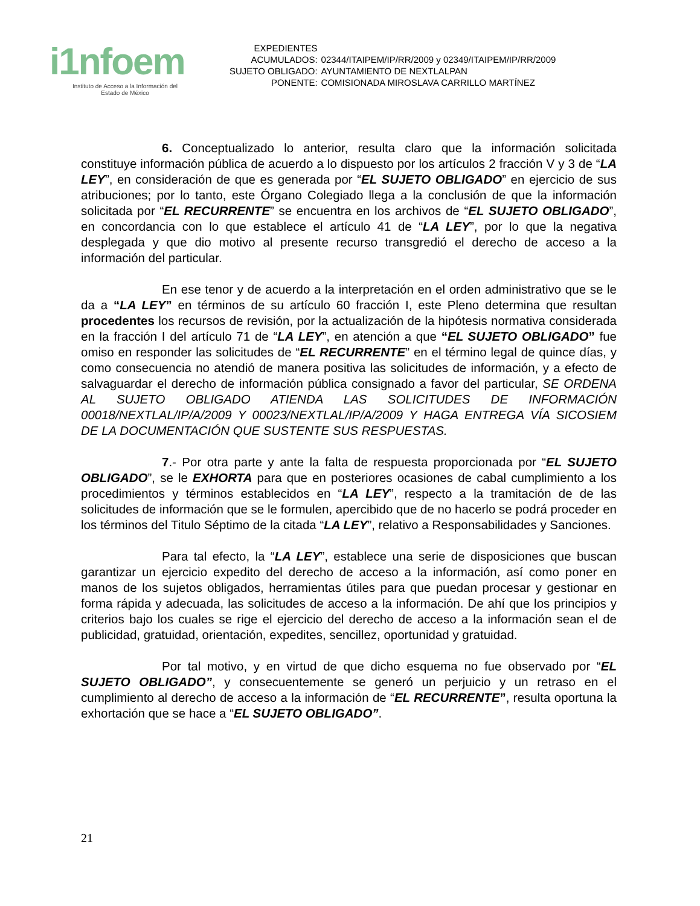i1nfoem
Instituto de Acceso a la Información del
Estado de México
| EXPEDIENTES | |
| ACUMULADOS: | 02344/ITAIPEM/IP/RR/2009 y 02349/ITAIPEM/IP/RR/2009 |
| SUJETO OBLIGADO: | AYUNTAMIENTO DE NEXTLALPAN |
| PONENTE: | COMISIONADA MIROSLAVA CARRILLO MARTÍNEZ |
6. Conceptualizado lo anterior, resulta claro que la información solicitada constituye información pública de acuerdo a lo dispuesto por los artículos 2 fracción V y 3 de “LA LEY”, en consideración de que es generada por “EL SUJETO OBLIGADO” en ejercicio de sus atribuciones; por lo tanto, este Órgano Colegiado llega a la conclusión de que la información solicitada por “EL RECURRENTE” se encuentra en los archivos de “EL SUJETO OBLIGADO”, en concordancia con lo que establece el artículo 41 de “LA LEY”, por lo que la negativa desplegada y que dio motivo al presente recurso transgredió el derecho de acceso a la información del particular.
En ese tenor y de acuerdo a la interpretación en el orden administrativo que se le da a “LA LEY” en términos de su artículo 60 fracción I, este Pleno determina que resultan procedentes los recursos de revisión, por la actualización de la hipótesis normativa considerada en la fracción I del artículo 71 de “LA LEY”, en atención a que “EL SUJETO OBLIGADO” fue omiso en responder las solicitudes de “EL RECURRENTE” en el término legal de quince días, y como consecuencia no atendió de manera positiva las solicitudes de información, y a efecto de salvaguardar el derecho de información pública consignado a favor del particular, SE ORDENA AL SUJETO OBLIGADO ATIENDA LAS SOLICITUDES DE INFORMACIÓN 00018/NEXTLAL/IP/A/2009 Y 00023/NEXTLAL/IP/A/2009 Y HAGA ENTREGA VÍA SICOSIEM DE LA DOCUMENTACIÓN QUE SUSTENTE SUS RESPUESTAS.
7.- Por otra parte y ante la falta de respuesta proporcionada por “EL SUJETO OBLIGADO”, se le EXHORTA para que en posteriores ocasiones de cabal cumplimiento a los procedimientos y términos establecidos en “LA LEY”, respecto a la tramitación de de las solicitudes de información que se le formulen, apercibido que de no hacerlo se podrá proceder en los términos del Titulo Séptimo de la citada “LA LEY”, relativo a Responsabilidades y Sanciones.
Para tal efecto, la “LA LEY”, establece una serie de disposiciones que buscan garantizar un ejercicio expedito del derecho de acceso a la información, así como poner en manos de los sujetos obligados, herramientas útiles para que puedan procesar y gestionar en forma rápida y adecuada, las solicitudes de acceso a la información. De ahí que los principios y criterios bajo los cuales se rige el ejercicio del derecho de acceso a la información sean el de publicidad, gratuidad, orientación, expedites, sencillez, oportunidad y gratuidad.
Por tal motivo, y en virtud de que dicho esquema no fue observado por “EL SUJETO OBLIGADO”, y consecuentemente se generó un perjuicio y un retraso en el cumplimiento al derecho de acceso a la información de “EL RECURRENTE”, resulta oportuna la exhortación que se hace a “EL SUJETO OBLIGADO”.
21